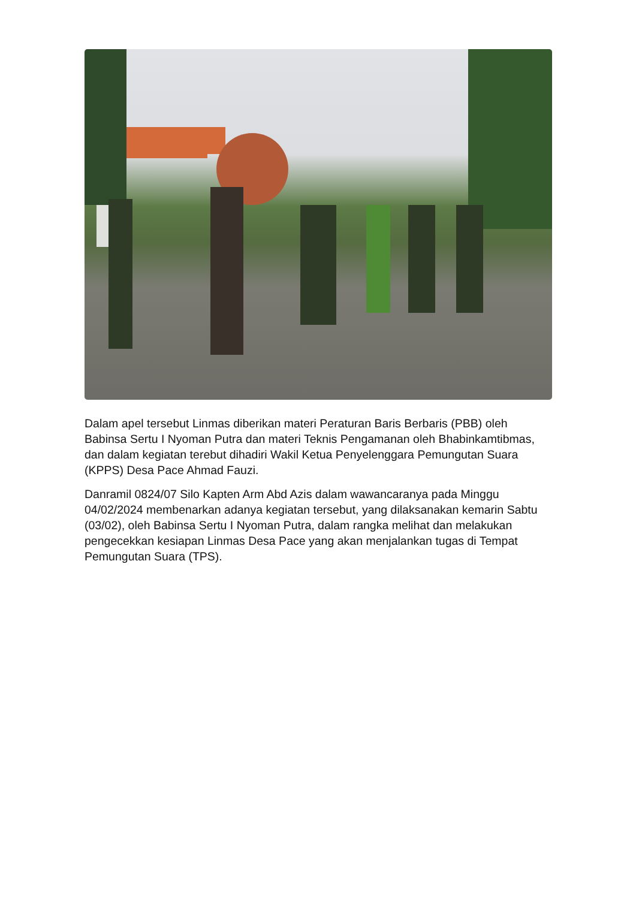Dalam apel tersebut Linmas diberikan materi Peraturan Baris Berbaris (PBB) oleh Babinsa Sertu I Nyoman Putra dan materi Teknis Pengamanan oleh Bhabinkamtibmas, dan dalam kegiatan terebut dihadiri Wakil Ketua Penyelenggara Pemungutan Suara (KPPS) Desa Pace Ahmad Fauzi.
Danramil 0824/07 Silo Kapten Arm Abd Azis dalam wawancaranya pada Minggu 04/02/2024 membenarkan adanya kegiatan tersebut, yang dilaksanakan kemarin Sabtu (03/02), oleh Babinsa Sertu I Nyoman Putra, dalam rangka melihat dan melakukan pengecekkan kesiapan Linmas Desa Pace yang akan menjalankan tugas di Tempat Pemungutan Suara (TPS).